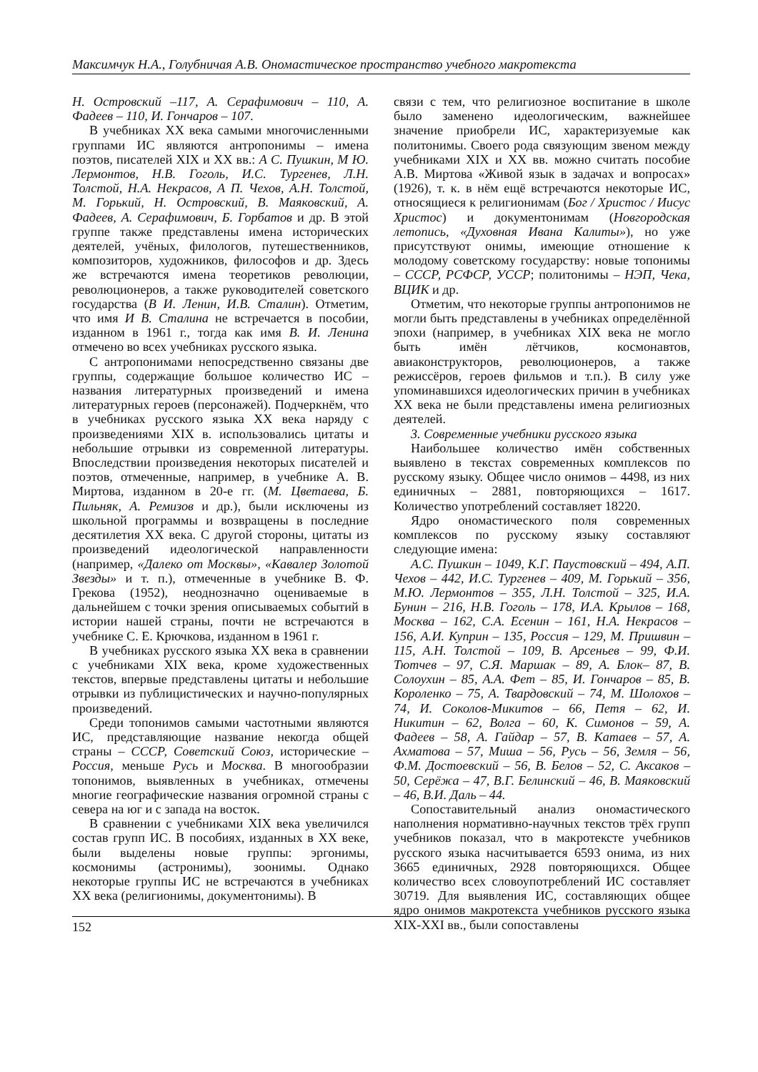Максимчук Н.А., Голубничая А.В. Ономастическое пространство учебного макротекста
Н. Островский –117, А. Серафимович – 110, А. Фадеев – 110, И. Гончаров – 107.
В учебниках ХХ века самыми многочисленными группами ИС являются антропонимы – имена поэтов, писателей ХIХ и ХХ вв.: А С. Пушкин, М Ю. Лермонтов, Н.В. Гоголь, И.С. Тургенев, Л.Н. Толстой, Н.А. Некрасов, А П. Чехов, А.Н. Толстой, М. Горький, Н. Островский, В. Маяковский, А. Фадеев, А. Серафимович, Б. Горбатов и др. В этой группе также представлены имена исторических деятелей, учёных, филологов, путешественников, композиторов, художников, философов и др. Здесь же встречаются имена теоретиков революции, революционеров, а также руководителей советского государства (В И. Ленин, И.В. Сталин). Отметим, что имя И В. Сталина не встречается в пособии, изданном в 1961 г., тогда как имя В. И. Ленина отмечено во всех учебниках русского языка.
С антропонимами непосредственно связаны две группы, содержащие большое количество ИС – названия литературных произведений и имена литературных героев (персонажей). Подчеркнём, что в учебниках русского языка ХХ века наряду с произведениями ХIХ в. использовались цитаты и небольшие отрывки из современной литературы. Впоследствии произведения некоторых писателей и поэтов, отмеченные, например, в учебнике А. В. Миртова, изданном в 20-е гг. (М. Цветаева, Б. Пильняк, А. Ремизов и др.), были исключены из школьной программы и возвращены в последние десятилетия ХХ века. С другой стороны, цитаты из произведений идеологической направленности (например, «Далеко от Москвы», «Кавалер Золотой Звезды» и т. п.), отмеченные в учебнике В. Ф. Грекова (1952), неоднозначно оцениваемые в дальнейшем с точки зрения описываемых событий в истории нашей страны, почти не встречаются в учебнике С. Е. Крючкова, изданном в 1961 г.
В учебниках русского языка ХХ века в сравнении с учебниками ХIХ века, кроме художественных текстов, впервые представлены цитаты и небольшие отрывки из публицистических и научно-популярных произведений.
Среди топонимов самыми частотными являются ИС, представляющие название некогда общей страны – СССР, Советский Союз, исторические – Россия, меньше Русь и Москва. В многообразии топонимов, выявленных в учебниках, отмечены многие географические названия огромной страны с севера на юг и с запада на восток.
В сравнении с учебниками ХIХ века увеличился состав групп ИС. В пособиях, изданных в ХХ веке, были выделены новые группы: эргонимы, космонимы (астронимы), зоонимы. Однако некоторые группы ИС не встречаются в учебниках ХХ века (религионимы, документонимы). В
связи с тем, что религиозное воспитание в школе было заменено идеологическим, важнейшее значение приобрели ИС, характеризуемые как политонимы. Своего рода связующим звеном между учебниками ХIХ и ХХ вв. можно считать пособие А.В. Миртова «Живой язык в задачах и вопросах» (1926), т. к. в нём ещё встречаются некоторые ИС, относящиеся к религионимам (Бог / Христос / Иисус Христос) и документонимам (Новгородская летопись, «Духовная Ивана Калиты»), но уже присутствуют онимы, имеющие отношение к молодому советскому государству: новые топонимы – СССР, РСФСР, УССР; политонимы – НЭП, Чека, ВЦИК и др.
Отметим, что некоторые группы антропонимов не могли быть представлены в учебниках определённой эпохи (например, в учебниках ХIХ века не могло быть имён лётчиков, космонавтов, авиаконструкторов, революционеров, а также режиссёров, героев фильмов и т.п.). В силу уже упоминавшихся идеологических причин в учебниках ХХ века не были представлены имена религиозных деятелей.
3. Современные учебники русского языка
Наибольшее количество имён собственных выявлено в текстах современных комплексов по русскому языку. Общее число онимов – 4498, из них единичных – 2881, повторяющихся – 1617. Количество употреблений составляет 18220.
Ядро ономастического поля современных комплексов по русскому языку составляют следующие имена:
А.С. Пушкин – 1049, К.Г. Паустовский – 494, А.П. Чехов – 442, И.С. Тургенев – 409, М. Горький – 356, М.Ю. Лермонтов – 355, Л.Н. Толстой – 325, И.А. Бунин – 216, Н.В. Гоголь – 178, И.А. Крылов – 168, Москва – 162, С.А. Есенин – 161, Н.А. Некрасов – 156, А.И. Куприн – 135, Россия – 129, М. Пришвин – 115, А.Н. Толстой – 109, В. Арсеньев – 99, Ф.И. Тютчев – 97, С.Я. Маршак – 89, А. Блок– 87, В. Солоухин – 85, А.А. Фет – 85, И. Гончаров – 85, В. Короленко – 75, А. Твардовский – 74, М. Шолохов – 74, И. Соколов-Микитов – 66, Петя – 62, И. Никитин – 62, Волга – 60, К. Симонов – 59, А. Фадеев – 58, А. Гайдар – 57, В. Катаев – 57, А. Ахматова – 57, Миша – 56, Русь – 56, Земля – 56, Ф.М. Достоевский – 56, В. Белов – 52, С. Аксаков – 50, Серёжа – 47, В.Г. Белинский – 46, В. Маяковский – 46, В.И. Даль – 44.
Сопоставительный анализ ономастического наполнения нормативно-научных текстов трёх групп учебников показал, что в макротексте учебников русского языка насчитывается 6593 онима, из них 3665 единичных, 2928 повторяющихся. Общее количество всех словоупотреблений ИС составляет 30719. Для выявления ИС, составляющих общее ядро онимов макротекста учебников русского языка XIX-XXI вв., были сопоставлены
152